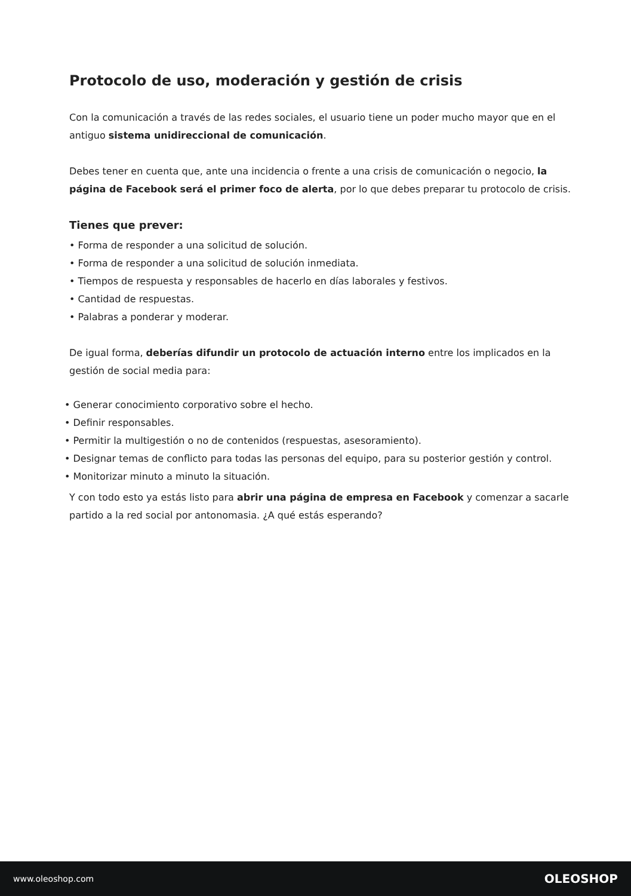Protocolo de uso, moderación y gestión de crisis
Con la comunicación a través de las redes sociales, el usuario tiene un poder mucho mayor que en el antiguo sistema unidireccional de comunicación.
Debes tener en cuenta que, ante una incidencia o frente a una crisis de comunicación o negocio, la página de Facebook será el primer foco de alerta, por lo que debes preparar tu protocolo de crisis.
Tienes que prever:
• Forma de responder a una solicitud de solución.
• Forma de responder a una solicitud de solución inmediata.
• Tiempos de respuesta y responsables de hacerlo en días laborales y festivos.
• Cantidad de respuestas.
• Palabras a ponderar y moderar.
De igual forma, deberías difundir un protocolo de actuación interno entre los implicados en la gestión de social media para:
• Generar conocimiento corporativo sobre el hecho.
• Definir responsables.
• Permitir la multigestión o no de contenidos (respuestas, asesoramiento).
• Designar temas de conflicto para todas las personas del equipo, para su posterior gestión y control.
• Monitorizar minuto a minuto la situación.
Y con todo esto ya estás listo para abrir una página de empresa en Facebook y comenzar a sacarle partido a la red social por antonomasia. ¿A qué estás esperando?
www.oleoshop.com OLEOSHOP